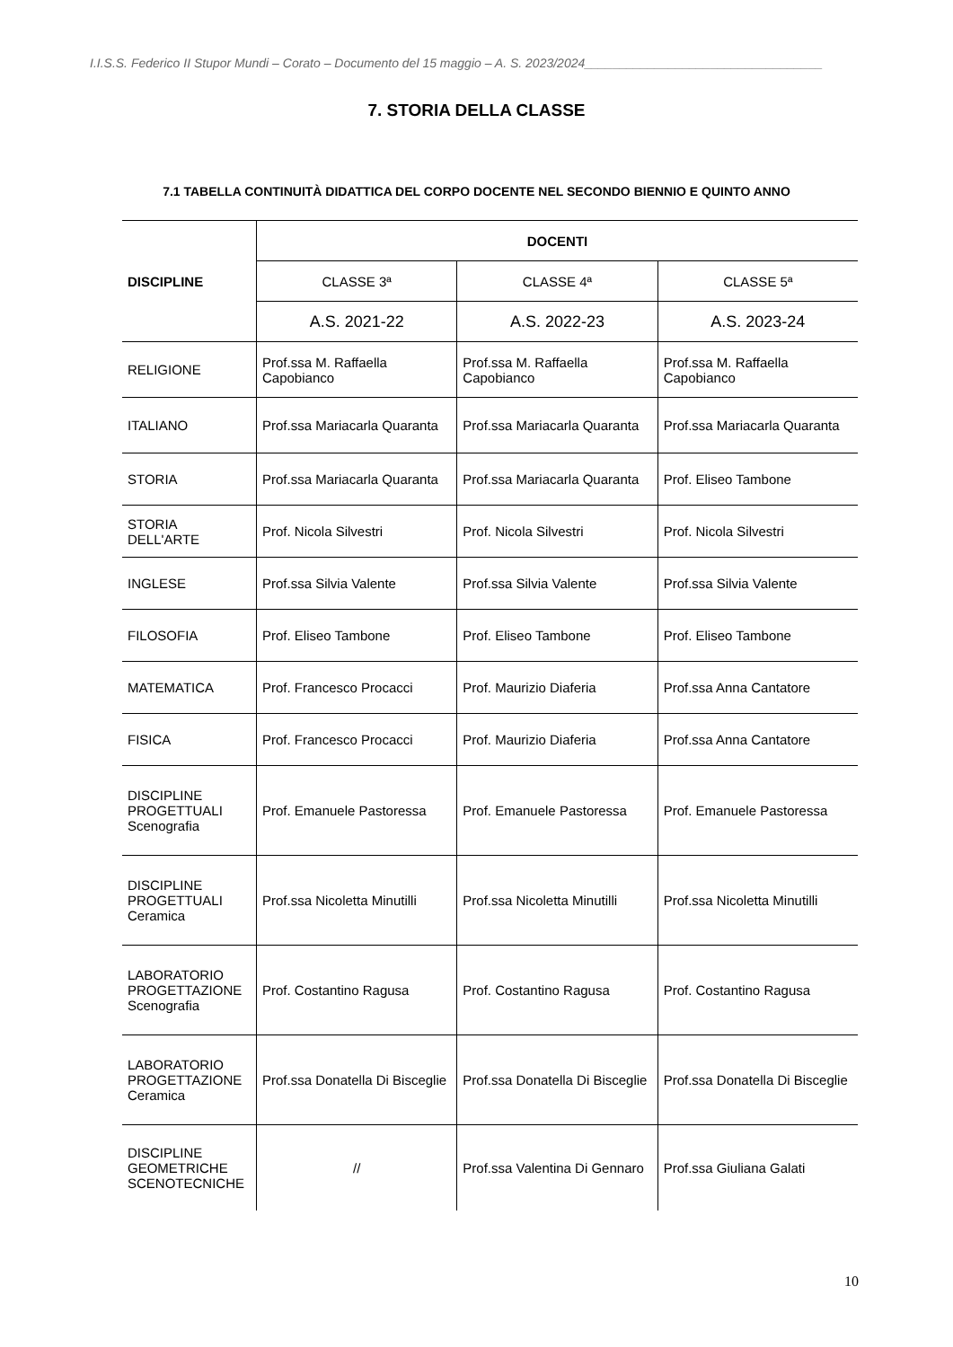I.I.S.S. Federico II Stupor Mundi – Corato – Documento del 15 maggio – A. S. 2023/2024__________________________________
7. STORIA DELLA CLASSE
7.1 TABELLA CONTINUITÀ DIDATTICA DEL CORPO DOCENTE NEL SECONDO BIENNIO E QUINTO ANNO
| DISCIPLINE | DOCENTI | | |
| --- | --- | --- | --- |
| | CLASSE 3ª | CLASSE 4ª | CLASSE 5ª |
| | A.S. 2021-22 | A.S. 2022-23 | A.S. 2023-24 |
| RELIGIONE | Prof.ssa M. Raffaella Capobianco | Prof.ssa M. Raffaella Capobianco | Prof.ssa M. Raffaella Capobianco |
| ITALIANO | Prof.ssa Mariacarla Quaranta | Prof.ssa Mariacarla Quaranta | Prof.ssa Mariacarla Quaranta |
| STORIA | Prof.ssa Mariacarla Quaranta | Prof.ssa Mariacarla Quaranta | Prof. Eliseo Tambone |
| STORIA DELL'ARTE | Prof. Nicola Silvestri | Prof. Nicola Silvestri | Prof. Nicola Silvestri |
| INGLESE | Prof.ssa Silvia Valente | Prof.ssa Silvia Valente | Prof.ssa Silvia Valente |
| FILOSOFIA | Prof. Eliseo Tambone | Prof. Eliseo Tambone | Prof. Eliseo Tambone |
| MATEMATICA | Prof. Francesco Procacci | Prof. Maurizio Diaferia | Prof.ssa Anna Cantatore |
| FISICA | Prof. Francesco Procacci | Prof. Maurizio Diaferia | Prof.ssa Anna Cantatore |
| DISCIPLINE PROGETTUALI Scenografia | Prof. Emanuele Pastoressa | Prof. Emanuele Pastoressa | Prof. Emanuele Pastoressa |
| DISCIPLINE PROGETTUALI Ceramica | Prof.ssa Nicoletta Minutilli | Prof.ssa Nicoletta Minutilli | Prof.ssa Nicoletta Minutilli |
| LABORATORIO PROGETTAZIONE Scenografia | Prof. Costantino Ragusa | Prof. Costantino Ragusa | Prof. Costantino Ragusa |
| LABORATORIO PROGETTAZIONE Ceramica | Prof.ssa Donatella Di Bisceglie | Prof.ssa Donatella Di Bisceglie | Prof.ssa Donatella Di Bisceglie |
| DISCIPLINE GEOMETRICHE SCENOTECNICHE | // | Prof.ssa Valentina Di Gennaro | Prof.ssa Giuliana Galati |
10